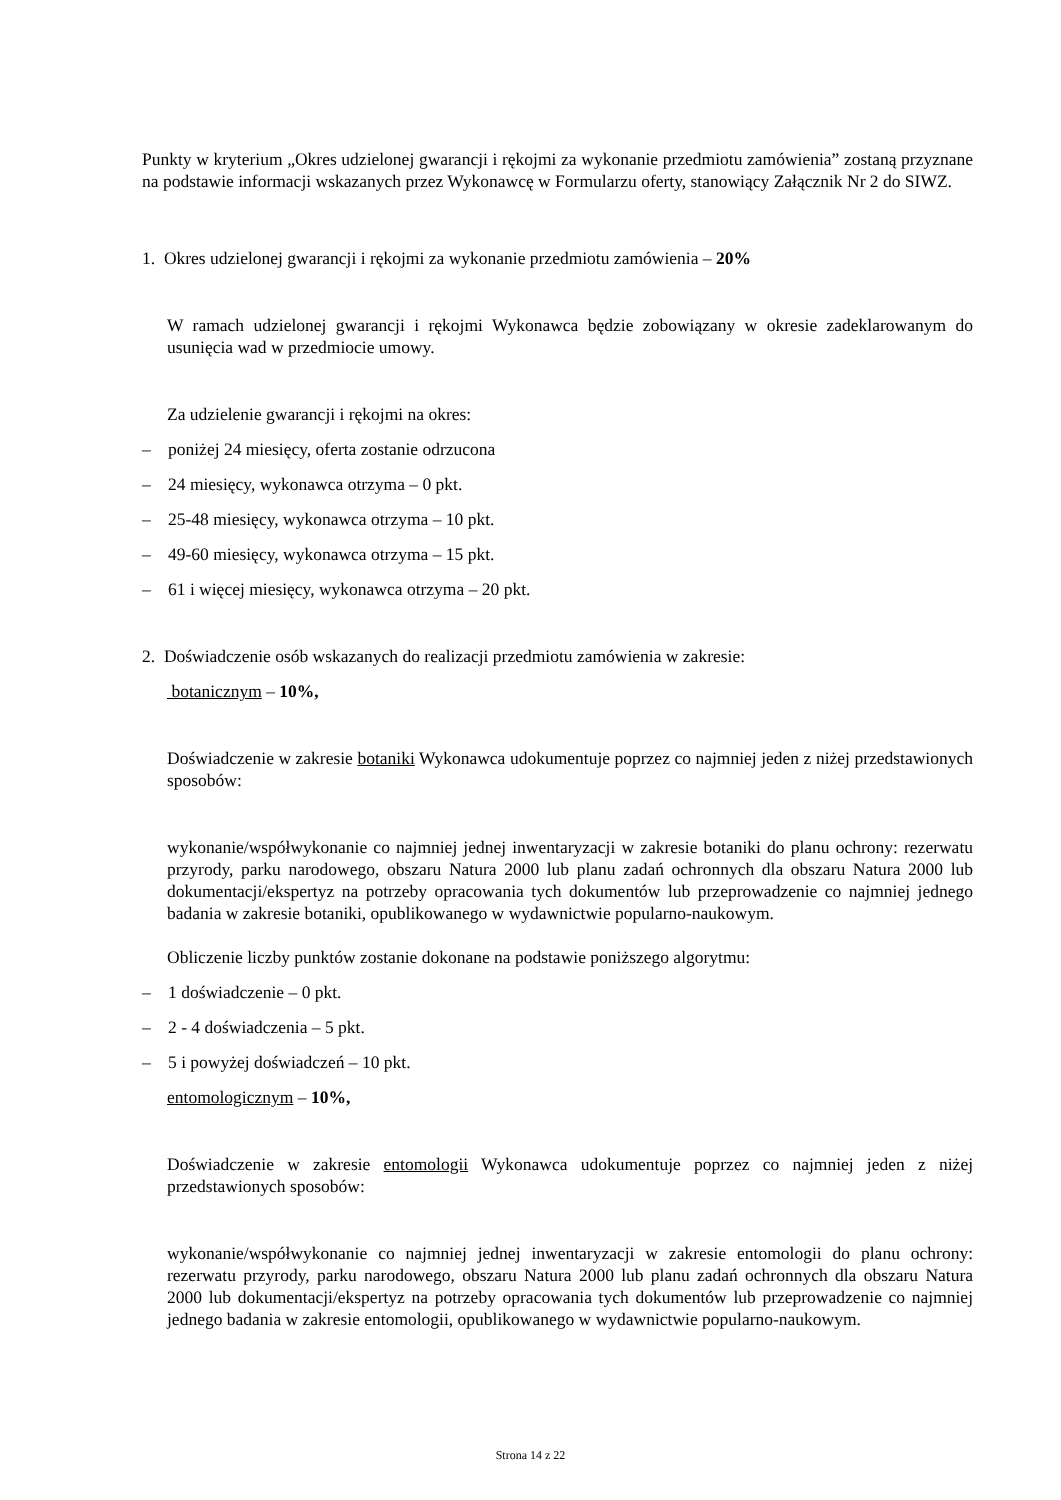Punkty w kryterium „Okres udzielonej gwarancji i rękojmi za wykonanie przedmiotu zamówienia” zostaną przyznane na podstawie informacji wskazanych przez Wykonawcę w Formularzu oferty, stanowiący Załącznik Nr 2 do SIWZ.
1. Okres udzielonej gwarancji i rękojmi za wykonanie przedmiotu zamówienia – 20%
W ramach udzielonej gwarancji i rękojmi Wykonawca będzie zobowiązany w okresie zadeklarowanym do usunięcia wad w przedmiocie umowy.
Za udzielenie gwarancji i rękojmi na okres:
– poniżej 24 miesięcy, oferta zostanie odrzucona
– 24 miesięcy, wykonawca otrzyma – 0 pkt.
– 25-48 miesięcy, wykonawca otrzyma – 10 pkt.
– 49-60 miesięcy, wykonawca otrzyma – 15 pkt.
– 61 i więcej miesięcy, wykonawca otrzyma – 20 pkt.
2. Doświadczenie osób wskazanych do realizacji przedmiotu zamówienia w zakresie:
botanicznym – 10%,
Doświadczenie w zakresie botaniki Wykonawca udokumentuje poprzez co najmniej jeden z niżej przedstawionych sposobów:
wykonanie/współwykonanie co najmniej jednej inwentaryzacji w zakresie botaniki do planu ochrony: rezerwatu przyrody, parku narodowego, obszaru Natura 2000 lub planu zadań ochronnych dla obszaru Natura 2000 lub dokumentacji/ekspertyz na potrzeby opracowania tych dokumentów lub przeprowadzenie co najmniej jednego badania w zakresie botaniki, opublikowanego w wydawnictwie popularno-naukowym.
Obliczenie liczby punktów zostanie dokonane na podstawie poniższego algorytmu:
– 1 doświadczenie – 0 pkt.
– 2 - 4 doświadczenia – 5 pkt.
– 5 i powyżej doświadczeń – 10 pkt.
entomologicznym – 10%,
Doświadczenie w zakresie entomologii Wykonawca udokumentuje poprzez co najmniej jeden z niżej przedstawionych sposobów:
wykonanie/współwykonanie co najmniej jednej inwentaryzacji w zakresie entomologii do planu ochrony: rezerwatu przyrody, parku narodowego, obszaru Natura 2000 lub planu zadań ochronnych dla obszaru Natura 2000 lub dokumentacji/ekspertyz na potrzeby opracowania tych dokumentów lub przeprowadzenie co najmniej jednego badania w zakresie entomologii, opublikowanego w wydawnictwie popularno-naukowym.
Strona 14 z 22